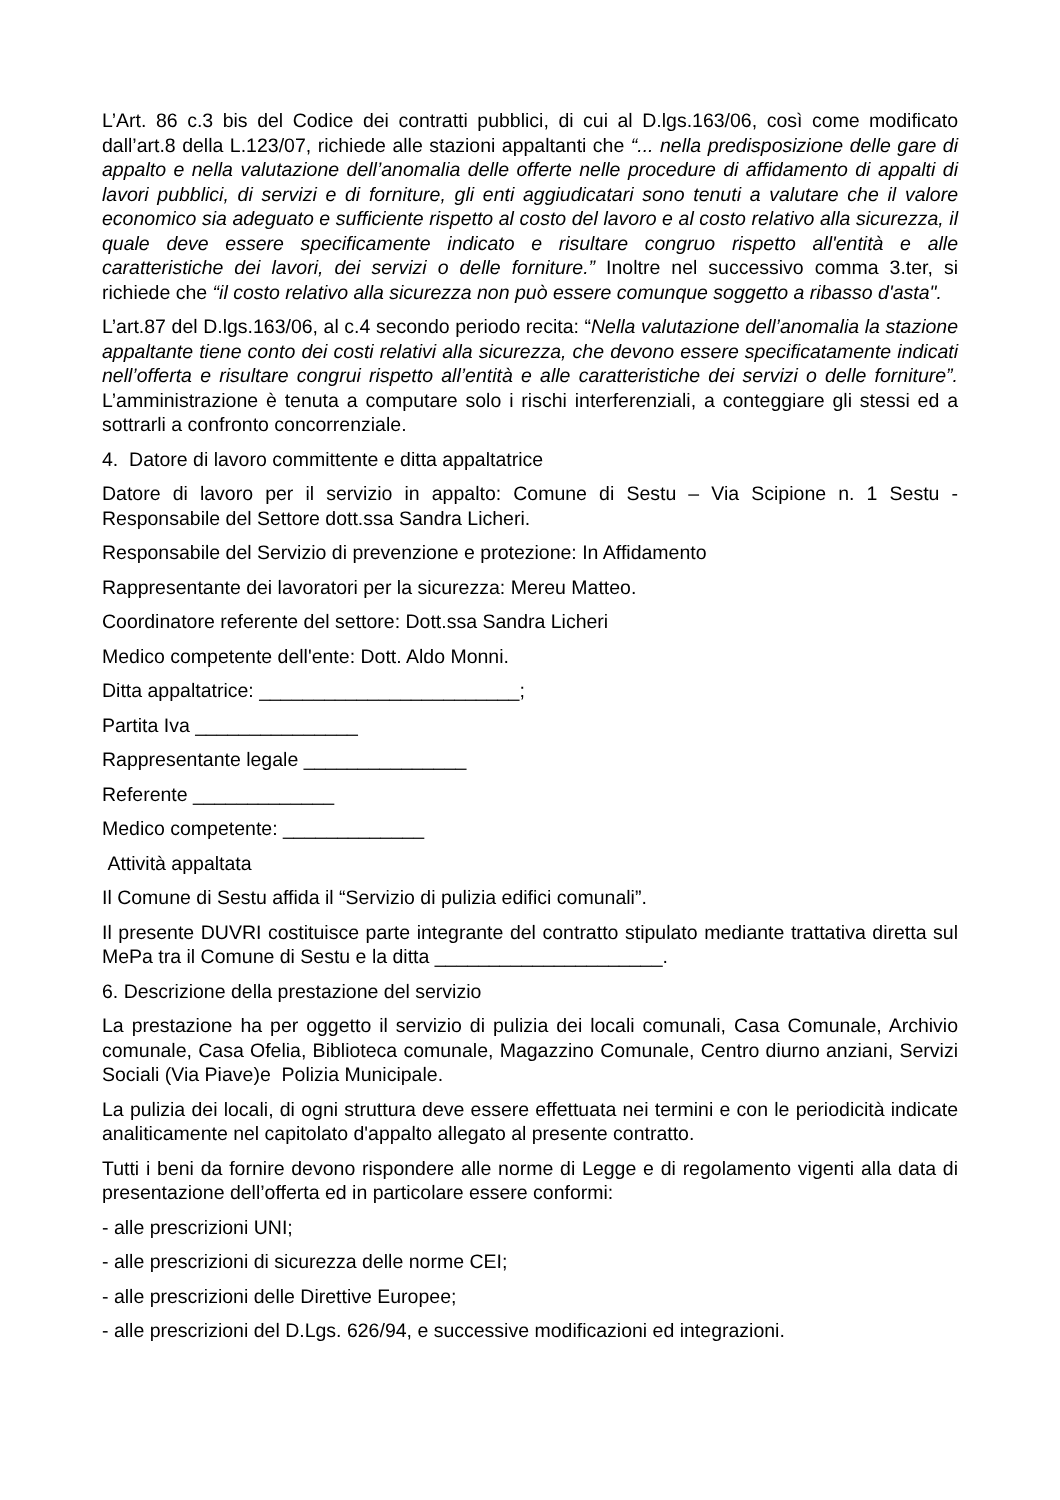L’Art. 86 c.3 bis del Codice dei contratti pubblici, di cui al D.lgs.163/06, così come modificato dall’art.8 della L.123/07, richiede alle stazioni appaltanti che “... nella predisposizione delle gare di appalto e nella valutazione dell’anomalia delle offerte nelle procedure di affidamento di appalti di lavori pubblici, di servizi e di forniture, gli enti aggiudicatari sono tenuti a valutare che il valore economico sia adeguato e sufficiente rispetto al costo del lavoro e al costo relativo alla sicurezza, il quale deve essere specificamente indicato e risultare congruo rispetto all'entità e alle caratteristiche dei lavori, dei servizi o delle forniture.” Inoltre nel successivo comma 3.ter, si richiede che “il costo relativo alla sicurezza non può essere comunque soggetto a ribasso d'asta".
L’art.87 del D.lgs.163/06, al c.4 secondo periodo recita: “Nella valutazione dell’anomalia la stazione appaltante tiene conto dei costi relativi alla sicurezza, che devono essere specificatamente indicati nell’offerta e risultare congrui rispetto all’entità e alle caratteristiche dei servizi o delle forniture”. L’amministrazione è tenuta a computare solo i rischi interferenziali, a conteggiare gli stessi ed a sottrarli a confronto concorrenziale.
4. Datore di lavoro committente e ditta appaltatrice
Datore di lavoro per il servizio in appalto: Comune di Sestu – Via Scipione n. 1 Sestu - Responsabile del Settore dott.ssa Sandra Licheri.
Responsabile del Servizio di prevenzione e protezione: In Affidamento
Rappresentante dei lavoratori per la sicurezza: Mereu Matteo.
Coordinatore referente del settore: Dott.ssa Sandra Licheri
Medico competente dell'ente: Dott. Aldo Monni.
Ditta appaltatrice: ________________________;
Partita Iva _______________
Rappresentante legale _______________
Referente _____________
Medico competente: _____________
Attività appaltata
Il Comune di Sestu affida il “Servizio di pulizia edifici comunali”.
Il presente DUVRI costituisce parte integrante del contratto stipulato mediante trattativa diretta sul MePa tra il Comune di Sestu e la ditta _____________________.
6. Descrizione della prestazione del servizio
La prestazione ha per oggetto il servizio di pulizia dei locali comunali, Casa Comunale, Archivio comunale, Casa Ofelia, Biblioteca comunale, Magazzino Comunale, Centro diurno anziani, Servizi Sociali (Via Piave)e Polizia Municipale.
La pulizia dei locali, di ogni struttura deve essere effettuata nei termini e con le periodicità indicate analiticamente nel capitolato d'appalto allegato al presente contratto.
Tutti i beni da fornire devono rispondere alle norme di Legge e di regolamento vigenti alla data di presentazione dell’offerta ed in particolare essere conformi:
- alle prescrizioni UNI;
- alle prescrizioni di sicurezza delle norme CEI;
- alle prescrizioni delle Direttive Europee;
- alle prescrizioni del D.Lgs. 626/94, e successive modificazioni ed integrazioni.